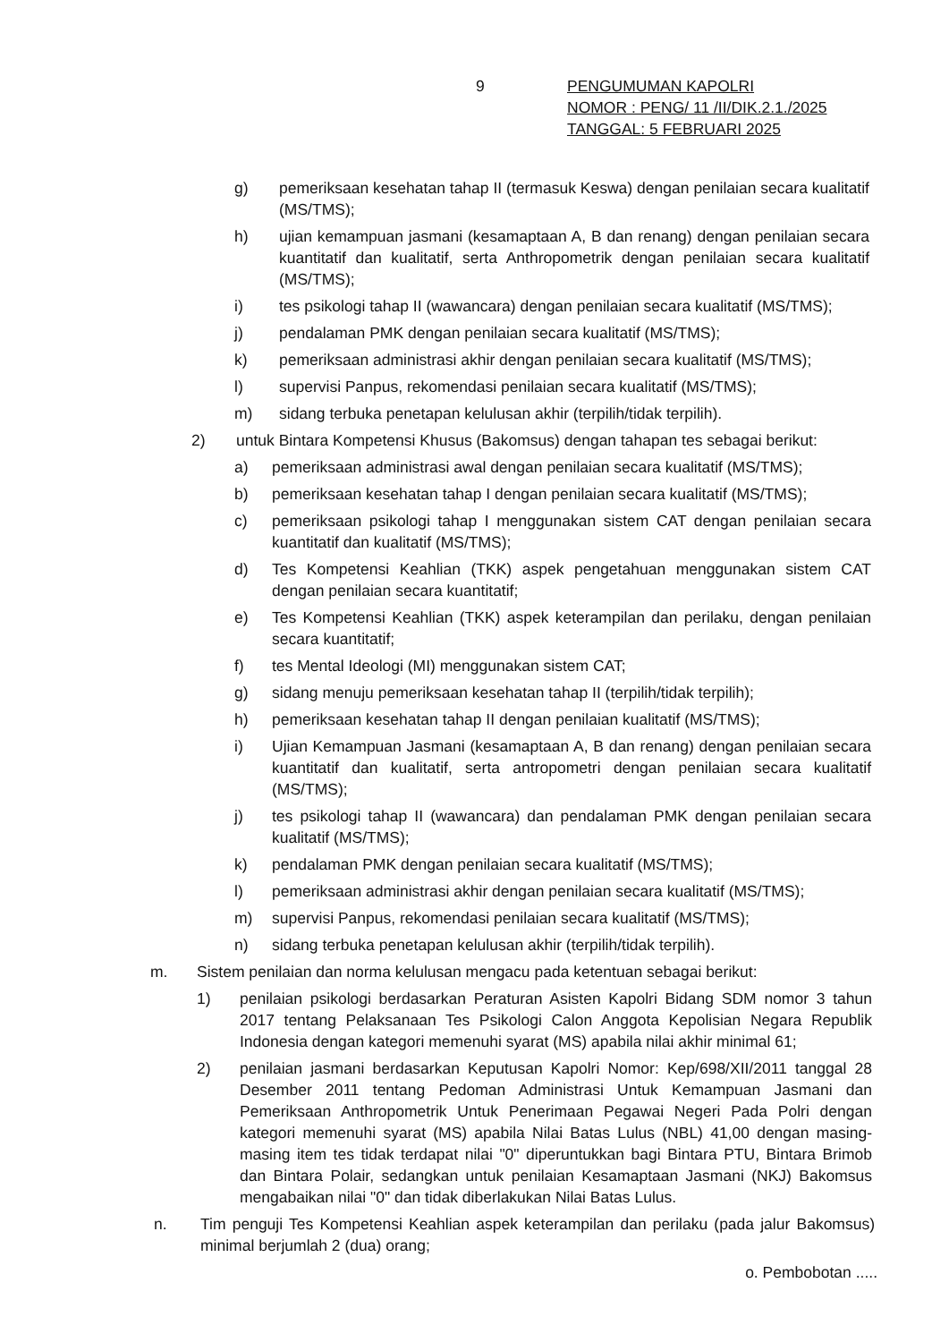9
PENGUMUMAN KAPOLRI
NOMOR : PENG/ 11 /II/DIK.2.1./2025
TANGGAL: 5 FEBRUARI 2025
g) pemeriksaan kesehatan tahap II (termasuk Keswa) dengan penilaian secara kualitatif (MS/TMS);
h) ujian kemampuan jasmani (kesamaptaan A, B dan renang) dengan penilaian secara kuantitatif dan kualitatif, serta Anthropometrik dengan penilaian secara kualitatif (MS/TMS);
i) tes psikologi tahap II (wawancara) dengan penilaian secara kualitatif (MS/TMS);
j) pendalaman PMK dengan penilaian secara kualitatif (MS/TMS);
k) pemeriksaan administrasi akhir dengan penilaian secara kualitatif (MS/TMS);
l) supervisi Panpus, rekomendasi penilaian secara kualitatif (MS/TMS);
m) sidang terbuka penetapan kelulusan akhir (terpilih/tidak terpilih).
2) untuk Bintara Kompetensi Khusus (Bakomsus) dengan tahapan tes sebagai berikut:
a) pemeriksaan administrasi awal dengan penilaian secara kualitatif (MS/TMS);
b) pemeriksaan kesehatan tahap I dengan penilaian secara kualitatif (MS/TMS);
c) pemeriksaan psikologi tahap I menggunakan sistem CAT dengan penilaian secara kuantitatif dan kualitatif (MS/TMS);
d) Tes Kompetensi Keahlian (TKK) aspek pengetahuan menggunakan sistem CAT dengan penilaian secara kuantitatif;
e) Tes Kompetensi Keahlian (TKK) aspek keterampilan dan perilaku, dengan penilaian secara kuantitatif;
f) tes Mental Ideologi (MI) menggunakan sistem CAT;
g) sidang menuju pemeriksaan kesehatan tahap II (terpilih/tidak terpilih);
h) pemeriksaan kesehatan tahap II dengan penilaian kualitatif (MS/TMS);
i) Ujian Kemampuan Jasmani (kesamaptaan A, B dan renang) dengan penilaian secara kuantitatif dan kualitatif, serta antropometri dengan penilaian secara kualitatif (MS/TMS);
j) tes psikologi tahap II (wawancara) dan pendalaman PMK dengan penilaian secara kualitatif (MS/TMS);
k) pendalaman PMK dengan penilaian secara kualitatif (MS/TMS);
l) pemeriksaan administrasi akhir dengan penilaian secara kualitatif (MS/TMS);
m) supervisi Panpus, rekomendasi penilaian secara kualitatif (MS/TMS);
n) sidang terbuka penetapan kelulusan akhir (terpilih/tidak terpilih).
m. Sistem penilaian dan norma kelulusan mengacu pada ketentuan sebagai berikut:
1) penilaian psikologi berdasarkan Peraturan Asisten Kapolri Bidang SDM nomor 3 tahun 2017 tentang Pelaksanaan Tes Psikologi Calon Anggota Kepolisian Negara Republik Indonesia dengan kategori memenuhi syarat (MS) apabila nilai akhir minimal 61;
2) penilaian jasmani berdasarkan Keputusan Kapolri Nomor: Kep/698/XII/2011 tanggal 28 Desember 2011 tentang Pedoman Administrasi Untuk Kemampuan Jasmani dan Pemeriksaan Anthropometrik Untuk Penerimaan Pegawai Negeri Pada Polri dengan kategori memenuhi syarat (MS) apabila Nilai Batas Lulus (NBL) 41,00 dengan masing-masing item tes tidak terdapat nilai "0" diperuntukkan bagi Bintara PTU, Bintara Brimob dan Bintara Polair, sedangkan untuk penilaian Kesamaptaan Jasmani (NKJ) Bakomsus mengabaikan nilai "0" dan tidak diberlakukan Nilai Batas Lulus.
n. Tim penguji Tes Kompetensi Keahlian aspek keterampilan dan perilaku (pada jalur Bakomsus) minimal berjumlah 2 (dua) orang;
o. Pembobotan .....